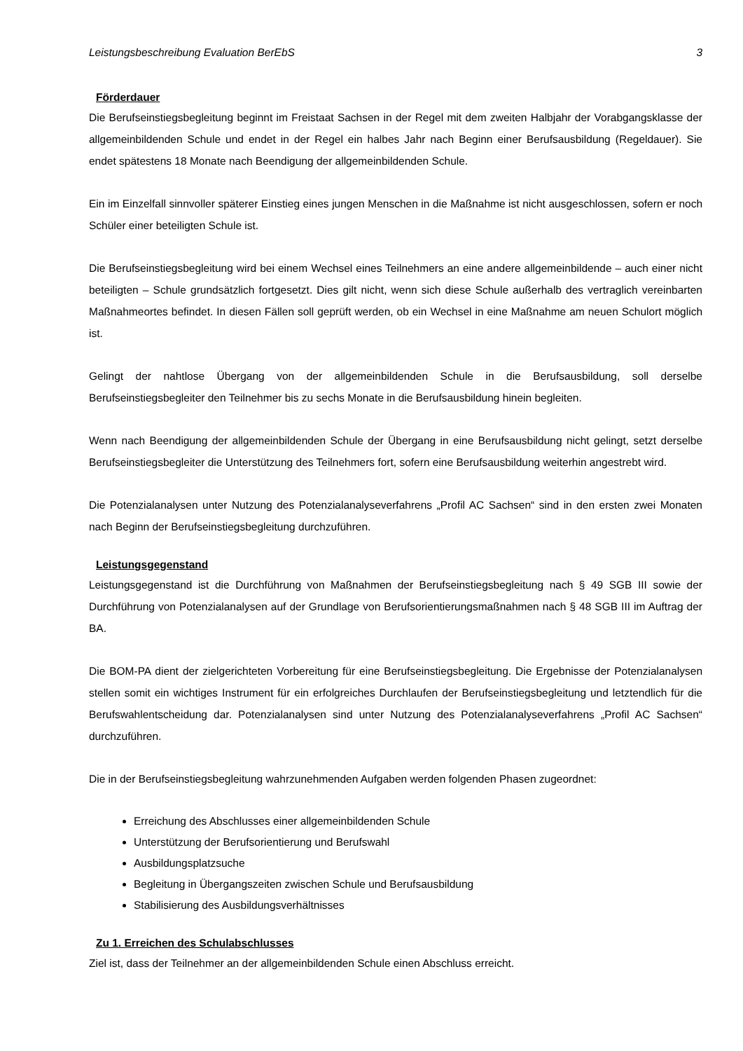Leistungsbeschreibung Evaluation BerEbS 3
Förderdauer
Die Berufseinstiegsbegleitung beginnt im Freistaat Sachsen in der Regel mit dem zweiten Halbjahr der Vorabgangsklasse der allgemeinbildenden Schule und endet in der Regel ein halbes Jahr nach Beginn einer Berufsausbildung (Regeldauer). Sie endet spätestens 18 Monate nach Beendigung der allgemeinbildenden Schule.
Ein im Einzelfall sinnvoller späterer Einstieg eines jungen Menschen in die Maßnahme ist nicht ausgeschlossen, sofern er noch Schüler einer beteiligten Schule ist.
Die Berufseinstiegsbegleitung wird bei einem Wechsel eines Teilnehmers an eine andere allgemeinbildende – auch einer nicht beteiligten – Schule grundsätzlich fortgesetzt. Dies gilt nicht, wenn sich diese Schule außerhalb des vertraglich vereinbarten Maßnahmeortes befindet. In diesen Fällen soll geprüft werden, ob ein Wechsel in eine Maßnahme am neuen Schulort möglich ist.
Gelingt der nahtlose Übergang von der allgemeinbildenden Schule in die Berufsausbildung, soll derselbe Berufseinstiegsbegleiter den Teilnehmer bis zu sechs Monate in die Berufsausbildung hinein begleiten.
Wenn nach Beendigung der allgemeinbildenden Schule der Übergang in eine Berufsausbildung nicht gelingt, setzt derselbe Berufseinstiegsbegleiter die Unterstützung des Teilnehmers fort, sofern eine Berufsausbildung weiterhin angestrebt wird.
Die Potenzialanalysen unter Nutzung des Potenzialanalyseverfahrens „Profil AC Sachsen“ sind in den ersten zwei Monaten nach Beginn der Berufseinstiegsbegleitung durchzuführen.
Leistungsgegenstand
Leistungsgegenstand ist die Durchführung von Maßnahmen der Berufseinstiegsbegleitung nach § 49 SGB III sowie der Durchführung von Potenzialanalysen auf der Grundlage von Berufsorientierungsmaßnahmen nach § 48 SGB III im Auftrag der BA.
Die BOM-PA dient der zielgerichteten Vorbereitung für eine Berufseinstiegsbegleitung. Die Ergebnisse der Potenzialanalysen stellen somit ein wichtiges Instrument für ein erfolgreiches Durchlaufen der Berufseinstiegsbegleitung und letztendlich für die Berufswahlentscheidung dar. Potenzialanalysen sind unter Nutzung des Potenzialanalyseverfahrens „Profil AC Sachsen“ durchzuführen.
Die in der Berufseinstiegsbegleitung wahrzunehmenden Aufgaben werden folgenden Phasen zugeordnet:
Erreichung des Abschlusses einer allgemeinbildenden Schule
Unterstützung der Berufsorientierung und Berufswahl
Ausbildungsplatzsuche
Begleitung in Übergangszeiten zwischen Schule und Berufsausbildung
Stabilisierung des Ausbildungsverhältnisses
Zu 1. Erreichen des Schulabschlusses
Ziel ist, dass der Teilnehmer an der allgemeinbildenden Schule einen Abschluss erreicht.